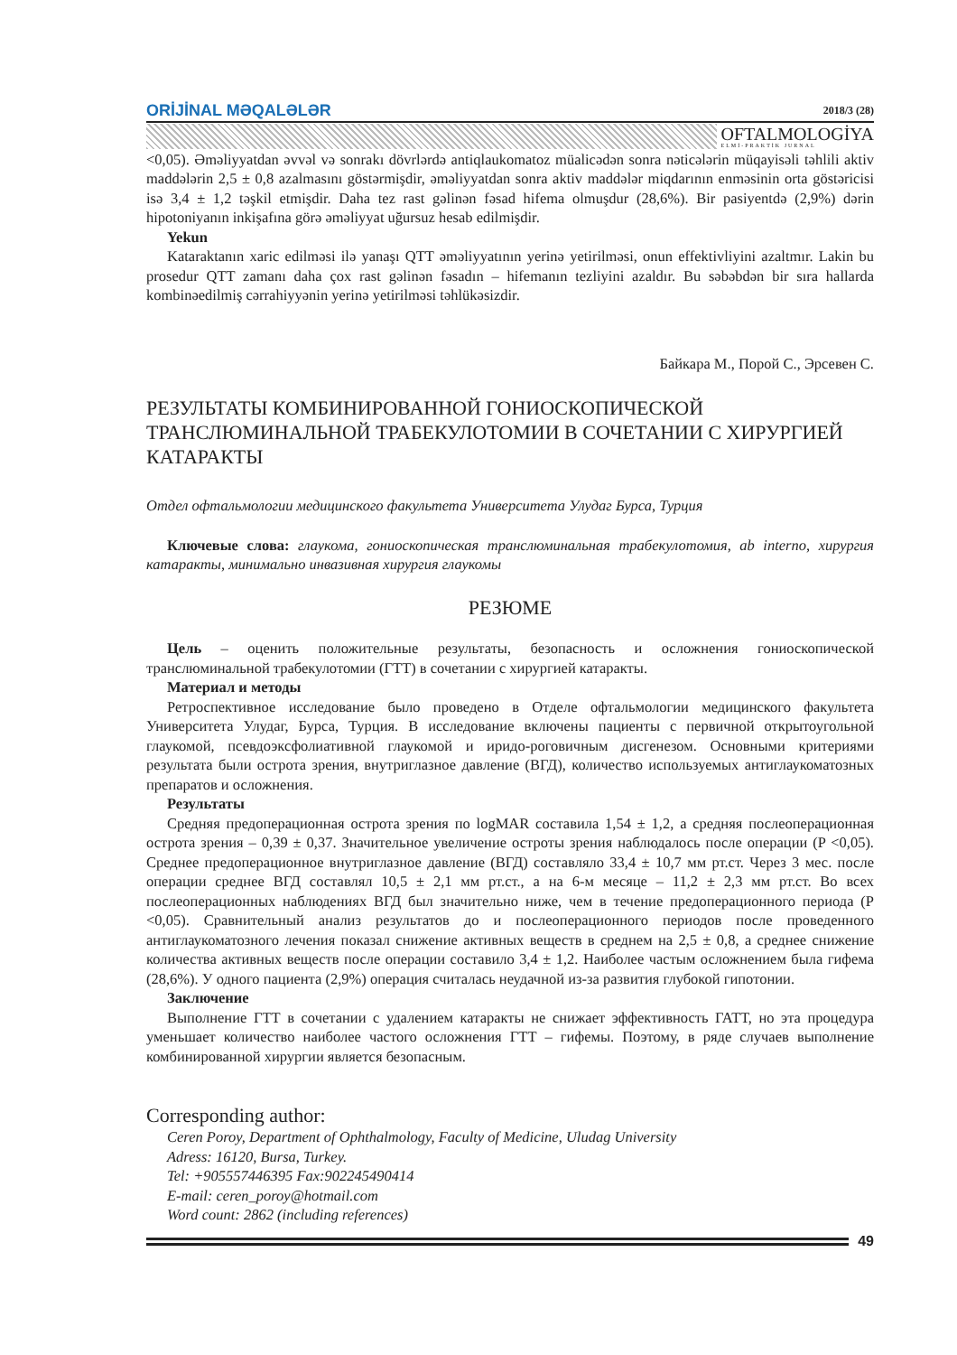ORİJİNAL MƏQALƏLƏR 2018/3 (28)
OFTALMOLOGİYA
ELMİ-PRAKTİK JURNAL
<0,05). Əməliyyatdan əvvəl və sonrakı dövrlərdə antiqlaukomatoz müalicədən sonra nəticələrin müqayisəli təhlili aktiv maddələrin 2,5 ± 0,8 azalmasını göstərmişdir, əməliyyatdan sonra aktiv maddələr miqdarının enməsinin orta göstəricisi isə 3,4 ± 1,2 təşkil etmişdir. Daha tez rast gəlinən fəsad hifema olmuşdur (28,6%). Bir pasiyentdə (2,9%) dərin hipotoniyanın inkişafına görə əməliyyat uğursuz hesab edilmişdir.
Yekun
Kataraktanın xaric edilməsi ilə yanaşı QTT əməliyyatının yerinə yetirilməsi, onun effektivliyini azaltmır. Lakin bu prosedur QTT zamanı daha çox rast gəlinən fəsadın – hifemanın tezliyini azaldır. Bu səbəbdən bir sıra hallarda kombinəedilmiş cərrahiyyənin yerinə yetirilməsi təhlükəsizdir.
Байкара М., Порой С., Эрсевен С.
РЕЗУЛЬТАТЫ КОМБИНИРОВАННОЙ ГОНИОСКОПИЧЕСКОЙ ТРАНСЛЮМИНАЛЬНОЙ ТРАБЕКУЛОТОМИИ В СОЧЕТАНИИ С ХИРУРГИЕЙ КАТАРАКТЫ
Отдел офтальмологии медицинского факультета Университета Улудаг Бурса, Турция
Ключевые слова: глаукома, гониоскопическая транслюминальная трабекулотомия, ab interno, хирургия катаракты, минимально инвазивная хирургия глаукомы
РЕЗЮМЕ
Цель – оценить положительные результаты, безопасность и осложнения гониоскопической транслюминальной трабекулотомии (ГТТ) в сочетании с хирургией катаракты.
Материал и методы
Ретроспективное исследование было проведено в Отделе офтальмологии медицинского факультета Университета Улудаг, Бурса, Турция. В исследование включены пациенты с первичной открытоугольной глаукомой, псевдоэксфолиативной глаукомой и иридо-роговичным дисгенезом. Основными критериями результата были острота зрения, внутриглазное давление (ВГД), количество используемых антиглаукоматозных препаратов и осложнения.
Результаты
Средняя предоперационная острота зрения по logMAR составила 1,54 ± 1,2, а средняя послеоперационная острота зрения – 0,39 ± 0,37. Значительное увеличение остроты зрения наблюдалось после операции (P <0,05). Среднее предоперационное внутриглазное давление (ВГД) составляло 33,4 ± 10,7 мм рт.ст. Через 3 мес. после операции среднее ВГД составлял 10,5 ± 2,1 мм рт.ст., а на 6-м месяце – 11,2 ± 2,3 мм рт.ст. Во всех послеоперационных наблюдениях ВГД был значительно ниже, чем в течение предоперационного периода (P <0,05). Сравнительный анализ результатов до и послеоперационного периодов после проведенного антиглаукоматозного лечения показал снижение активных веществ в среднем на 2,5 ± 0,8, а среднее снижение количества активных веществ после операции составило 3,4 ± 1,2. Наиболее частым осложнением была гифема (28,6%). У одного пациента (2,9%) операция считалась неудачной из-за развития глубокой гипотонии.
Заключение
Выполнение ГТТ в сочетании с удалением катаракты не снижает эффективность ГАТТ, но эта процедура уменьшает количество наиболее частого осложнения ГТТ – гифемы. Поэтому, в ряде случаев выполнение комбинированной хирургии является безопасным.
Corresponding author:
Ceren Poroy, Department of Ophthalmology, Faculty of Medicine, Uludag University
Adress: 16120, Bursa, Turkey.
Tel: +905557446395 Fax:902245490414
E-mail: ceren_poroy@hotmail.com
Word count: 2862 (including references)
49